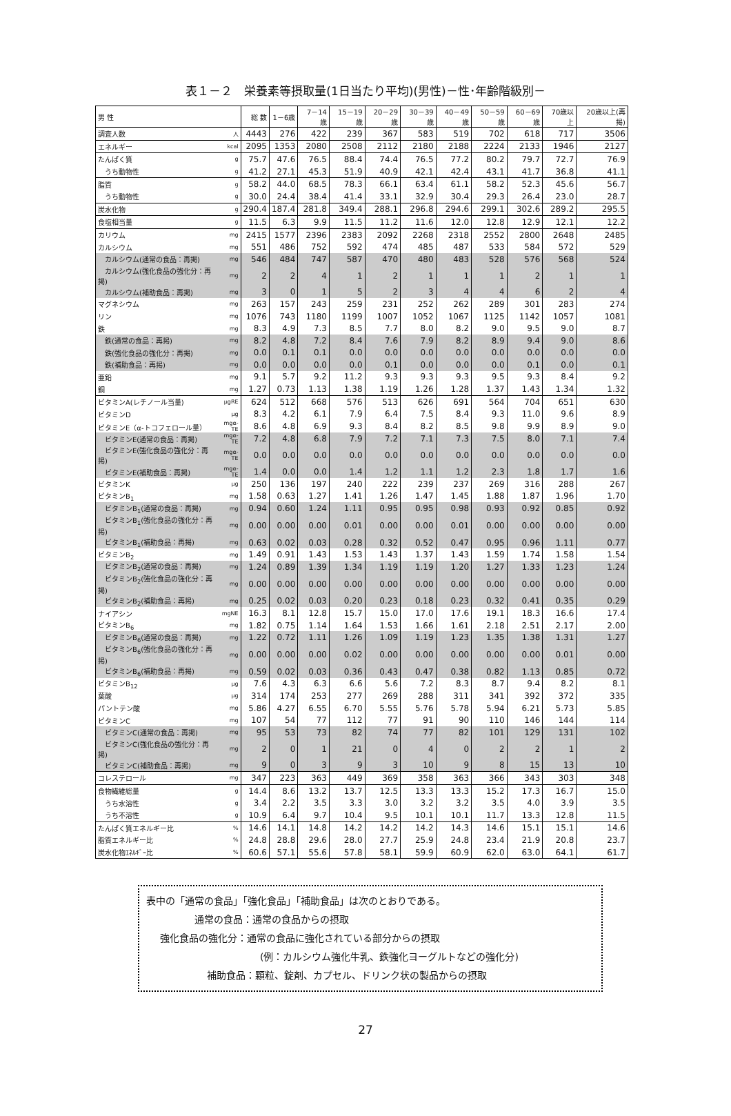表１－２　栄養素等摂取量(1日当たり平均)(男性)－性･年齢階級別－
| 男 性 | | 総 数 | 1－6歳 | 7－14歳 | 15－19歳 | 20－29歳 | 30－39歳 | 40－49歳 | 50－59歳 | 60－69歳 | 70歳以上 | 20歳以上(再掲) |
| --- | --- | --- | --- | --- | --- | --- | --- | --- | --- | --- | --- | --- |
| 調査人数 | 人 | 4443 | 276 | 422 | 239 | 367 | 583 | 519 | 702 | 618 | 717 | 3506 |
| エネルギー | kcal | 2095 | 1353 | 2080 | 2508 | 2112 | 2180 | 2188 | 2224 | 2133 | 1946 | 2127 |
| たんぱく質 | g | 75.7 | 47.6 | 76.5 | 88.4 | 74.4 | 76.5 | 77.2 | 80.2 | 79.7 | 72.7 | 76.9 |
| うち動物性 | g | 41.2 | 27.1 | 45.3 | 51.9 | 40.9 | 42.1 | 42.4 | 43.1 | 41.7 | 36.8 | 41.1 |
| 脂質 | g | 58.2 | 44.0 | 68.5 | 78.3 | 66.1 | 63.4 | 61.1 | 58.2 | 52.3 | 45.6 | 56.7 |
| うち動物性 | g | 30.0 | 24.4 | 38.4 | 41.4 | 33.1 | 32.9 | 30.4 | 29.3 | 26.4 | 23.0 | 28.7 |
| 炭水化物 | g | 290.4 | 187.4 | 281.8 | 349.4 | 288.1 | 296.8 | 294.6 | 299.1 | 302.6 | 289.2 | 295.5 |
| 食塩相当量 | g | 11.5 | 6.3 | 9.9 | 11.5 | 11.2 | 11.6 | 12.0 | 12.8 | 12.9 | 12.1 | 12.2 |
| カリウム | mg | 2415 | 1577 | 2396 | 2383 | 2092 | 2268 | 2318 | 2552 | 2800 | 2648 | 2485 |
| カルシウム | mg | 551 | 486 | 752 | 592 | 474 | 485 | 487 | 533 | 584 | 572 | 529 |
| カルシウム(通常の食品：再掲) | mg | 546 | 484 | 747 | 587 | 470 | 480 | 483 | 528 | 576 | 568 | 524 |
| カルシウム(強化食品の強化分：再掲) | mg | 2 | 2 | 4 | 1 | 2 | 1 | 1 | 1 | 2 | 1 | 1 |
| カルシウム(補助食品：再掲) | mg | 3 | 0 | 1 | 5 | 2 | 3 | 4 | 4 | 6 | 2 | 4 |
| マグネシウム | mg | 263 | 157 | 243 | 259 | 231 | 252 | 262 | 289 | 301 | 283 | 274 |
| リン | mg | 1076 | 743 | 1180 | 1199 | 1007 | 1052 | 1067 | 1125 | 1142 | 1057 | 1081 |
| 鉄 | mg | 8.3 | 4.9 | 7.3 | 8.5 | 7.7 | 8.0 | 8.2 | 9.0 | 9.5 | 9.0 | 8.7 |
| 鉄(通常の食品：再掲) | mg | 8.2 | 4.8 | 7.2 | 8.4 | 7.6 | 7.9 | 8.2 | 8.9 | 9.4 | 9.0 | 8.6 |
| 鉄(強化食品の強化分：再掲) | mg | 0.0 | 0.1 | 0.1 | 0.0 | 0.0 | 0.0 | 0.0 | 0.0 | 0.0 | 0.0 | 0.0 |
| 鉄(補助食品：再掲) | mg | 0.0 | 0.0 | 0.0 | 0.0 | 0.1 | 0.0 | 0.0 | 0.0 | 0.1 | 0.0 | 0.1 |
| 亜鉛 | mg | 9.1 | 5.7 | 9.2 | 11.2 | 9.3 | 9.3 | 9.3 | 9.5 | 9.3 | 8.4 | 9.2 |
| 銅 | mg | 1.27 | 0.73 | 1.13 | 1.38 | 1.19 | 1.26 | 1.28 | 1.37 | 1.43 | 1.34 | 1.32 |
| ビタミンA(レチノール当量) | μgRE | 624 | 512 | 668 | 576 | 513 | 626 | 691 | 564 | 704 | 651 | 630 |
| ビタミンD | μg | 8.3 | 4.2 | 6.1 | 7.9 | 6.4 | 7.5 | 8.4 | 9.3 | 11.0 | 9.6 | 8.9 |
| ビタミンE（α-トコフェロール量） | mgα-TE | 8.6 | 4.8 | 6.9 | 9.3 | 8.4 | 8.2 | 8.5 | 9.8 | 9.9 | 8.9 | 9.0 |
| ビタミンE(通常の食品：再掲) | mgα-TE | 7.2 | 4.8 | 6.8 | 7.9 | 7.2 | 7.1 | 7.3 | 7.5 | 8.0 | 7.1 | 7.4 |
| ビタミンE(強化食品の強化分：再掲) | mgα-TE | 0.0 | 0.0 | 0.0 | 0.0 | 0.0 | 0.0 | 0.0 | 0.0 | 0.0 | 0.0 | 0.0 |
| ビタミンE(補助食品：再掲) | mgα-TE | 1.4 | 0.0 | 0.0 | 1.4 | 1.2 | 1.1 | 1.2 | 2.3 | 1.8 | 1.7 | 1.6 |
| ビタミンK | μg | 250 | 136 | 197 | 240 | 222 | 239 | 237 | 269 | 316 | 288 | 267 |
| ビタミンB<sub>1</sub> | mg | 1.58 | 0.63 | 1.27 | 1.41 | 1.26 | 1.47 | 1.45 | 1.88 | 1.87 | 1.96 | 1.70 |
| ビタミンB<sub>1</sub>(通常の食品：再掲) | mg | 0.94 | 0.60 | 1.24 | 1.11 | 0.95 | 0.95 | 0.98 | 0.93 | 0.92 | 0.85 | 0.92 |
| ビタミンB<sub>1</sub>(強化食品の強化分：再掲) | mg | 0.00 | 0.00 | 0.00 | 0.01 | 0.00 | 0.00 | 0.01 | 0.00 | 0.00 | 0.00 | 0.00 |
| ビタミンB<sub>1</sub>(補助食品：再掲) | mg | 0.63 | 0.02 | 0.03 | 0.28 | 0.32 | 0.52 | 0.47 | 0.95 | 0.96 | 1.11 | 0.77 |
| ビタミンB<sub>2</sub> | mg | 1.49 | 0.91 | 1.43 | 1.53 | 1.43 | 1.37 | 1.43 | 1.59 | 1.74 | 1.58 | 1.54 |
| ビタミンB<sub>2</sub>(通常の食品：再掲) | mg | 1.24 | 0.89 | 1.39 | 1.34 | 1.19 | 1.19 | 1.20 | 1.27 | 1.33 | 1.23 | 1.24 |
| ビタミンB<sub>2</sub>(強化食品の強化分：再掲) | mg | 0.00 | 0.00 | 0.00 | 0.00 | 0.00 | 0.00 | 0.00 | 0.00 | 0.00 | 0.00 | 0.00 |
| ビタミンB<sub>2</sub>(補助食品：再掲) | mg | 0.25 | 0.02 | 0.03 | 0.20 | 0.23 | 0.18 | 0.23 | 0.32 | 0.41 | 0.35 | 0.29 |
| ナイアシン | mgNE | 16.3 | 8.1 | 12.8 | 15.7 | 15.0 | 17.0 | 17.6 | 19.1 | 18.3 | 16.6 | 17.4 |
| ビタミンB<sub>6</sub> | mg | 1.82 | 0.75 | 1.14 | 1.64 | 1.53 | 1.66 | 1.61 | 2.18 | 2.51 | 2.17 | 2.00 |
| ビタミンB<sub>6</sub>(通常の食品：再掲) | mg | 1.22 | 0.72 | 1.11 | 1.26 | 1.09 | 1.19 | 1.23 | 1.35 | 1.38 | 1.31 | 1.27 |
| ビタミンB<sub>6</sub>(強化食品の強化分：再掲) | mg | 0.00 | 0.00 | 0.00 | 0.02 | 0.00 | 0.00 | 0.00 | 0.00 | 0.00 | 0.01 | 0.00 |
| ビタミンB<sub>6</sub>(補助食品：再掲) | mg | 0.59 | 0.02 | 0.03 | 0.36 | 0.43 | 0.47 | 0.38 | 0.82 | 1.13 | 0.85 | 0.72 |
| ビタミンB<sub>12</sub> | μg | 7.6 | 4.3 | 6.3 | 6.6 | 5.6 | 7.2 | 8.3 | 8.7 | 9.4 | 8.2 | 8.1 |
| 葉酸 | μg | 314 | 174 | 253 | 277 | 269 | 288 | 311 | 341 | 392 | 372 | 335 |
| パントテン酸 | mg | 5.86 | 4.27 | 6.55 | 6.70 | 5.55 | 5.76 | 5.78 | 5.94 | 6.21 | 5.73 | 5.85 |
| ビタミンC | mg | 107 | 54 | 77 | 112 | 77 | 91 | 90 | 110 | 146 | 144 | 114 |
| ビタミンC(通常の食品：再掲) | mg | 95 | 53 | 73 | 82 | 74 | 77 | 82 | 101 | 129 | 131 | 102 |
| ビタミンC(強化食品の強化分：再掲) | mg | 2 | 0 | 1 | 21 | 0 | 4 | 0 | 2 | 2 | 1 | 2 |
| ビタミンC(補助食品：再掲) | mg | 9 | 0 | 3 | 9 | 3 | 10 | 9 | 8 | 15 | 13 | 10 |
| コレステロール | mg | 347 | 223 | 363 | 449 | 369 | 358 | 363 | 366 | 343 | 303 | 348 |
| 食物繊維総量 | g | 14.4 | 8.6 | 13.2 | 13.7 | 12.5 | 13.3 | 13.3 | 15.2 | 17.3 | 16.7 | 15.0 |
| うち水溶性 | g | 3.4 | 2.2 | 3.5 | 3.3 | 3.0 | 3.2 | 3.2 | 3.5 | 4.0 | 3.9 | 3.5 |
| うち不溶性 | g | 10.9 | 6.4 | 9.7 | 10.4 | 9.5 | 10.1 | 10.1 | 11.7 | 13.3 | 12.8 | 11.5 |
| たんぱく質エネルギー比 | % | 14.6 | 14.1 | 14.8 | 14.2 | 14.2 | 14.2 | 14.3 | 14.6 | 15.1 | 15.1 | 14.6 |
| 脂質エネルギー比 | % | 24.8 | 28.8 | 29.6 | 28.0 | 27.7 | 25.9 | 24.8 | 23.4 | 21.9 | 20.8 | 23.7 |
| 炭水化物ｴﾈﾙｷﾞｰ比 | % | 60.6 | 57.1 | 55.6 | 57.8 | 58.1 | 59.9 | 60.9 | 62.0 | 63.0 | 64.1 | 61.7 |
表中の「通常の食品」「強化食品」「補助食品」は次のとおりである。
通常の食品：通常の食品からの摂取
強化食品の強化分：通常の食品に強化されている部分からの摂取
(例：カルシウム強化牛乳、鉄強化ヨーグルトなどの強化分)
補助食品：顆粒、錠剤、カプセル、ドリンク状の製品からの摂取
27